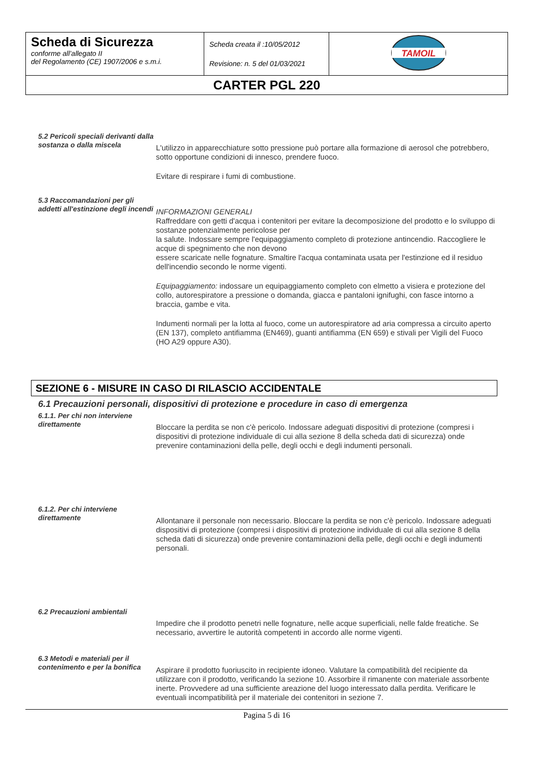| Scheda di Sicurezza conforme all’allegato II del Regolamento (CE) 1907/2006 e s.m.i. | Scheda creata il :10/05/2012 Revisione: n. 5 del 01/03/2021 | TAMOIL |
| CARTER PGL 220 | | |
5.2 Pericoli speciali derivanti dalla sostanza o dalla miscela
L'utilizzo in apparecchiature sotto pressione può portare alla formazione di aerosol che potrebbero, sotto opportune condizioni di innesco, prendere fuoco.
Evitare di respirare i fumi di combustione.
5.3 Raccomandazioni per gli addetti all'estinzione degli incendi
INFORMAZIONI GENERALI
Raffreddare con getti d'acqua i contenitori per evitare la decomposizione del prodotto e lo sviluppo di sostanze potenzialmente pericolose per
la salute. Indossare sempre l'equipaggiamento completo di protezione antincendio. Raccogliere le acque di spegnimento che non devono
essere scaricate nelle fognature. Smaltire l'acqua contaminata usata per l'estinzione ed il residuo dell'incendio secondo le norme vigenti.
Equipaggiamento: indossare un equipaggiamento completo con elmetto a visiera e protezione del collo, autorespiratore a pressione o domanda, giacca e pantaloni ignifughi, con fasce intorno a braccia, gambe e vita.
Indumenti normali per la lotta al fuoco, come un autorespiratore ad aria compressa a circuito aperto (EN 137), completo antifiamma (EN469), guanti antifiamma (EN 659) e stivali per Vigili del Fuoco (HO A29 oppure A30).
SEZIONE 6 - MISURE IN CASO DI RILASCIO ACCIDENTALE
6.1 Precauzioni personali, dispositivi di protezione e procedure in caso di emergenza
6.1.1. Per chi non interviene direttamente
Bloccare la perdita se non c'è pericolo. Indossare adeguati dispositivi di protezione (compresi i dispositivi di protezione individuale di cui alla sezione 8 della scheda dati di sicurezza) onde prevenire contaminazioni della pelle, degli occhi e degli indumenti personali.
6.1.2. Per chi interviene direttamente
Allontanare il personale non necessario. Bloccare la perdita se non c'è pericolo. Indossare adeguati dispositivi di protezione (compresi i dispositivi di protezione individuale di cui alla sezione 8 della scheda dati di sicurezza) onde prevenire contaminazioni della pelle, degli occhi e degli indumenti personali.
6.2 Precauzioni ambientali
Impedire che il prodotto penetri nelle fognature, nelle acque superficiali, nelle falde freatiche. Se necessario, avvertire le autorità competenti in accordo alle norme vigenti.
6.3 Metodi e materiali per il contenimento e per la bonifica
Aspirare il prodotto fuoriuscito in recipiente idoneo. Valutare la compatibilità del recipiente da utilizzare con il prodotto, verificando la sezione 10. Assorbire il rimanente con materiale assorbente inerte. Provvedere ad una sufficiente areazione del luogo interessato dalla perdita. Verificare le eventuali incompatibilità per il materiale dei contenitori in sezione 7.
Pagina 5 di 16